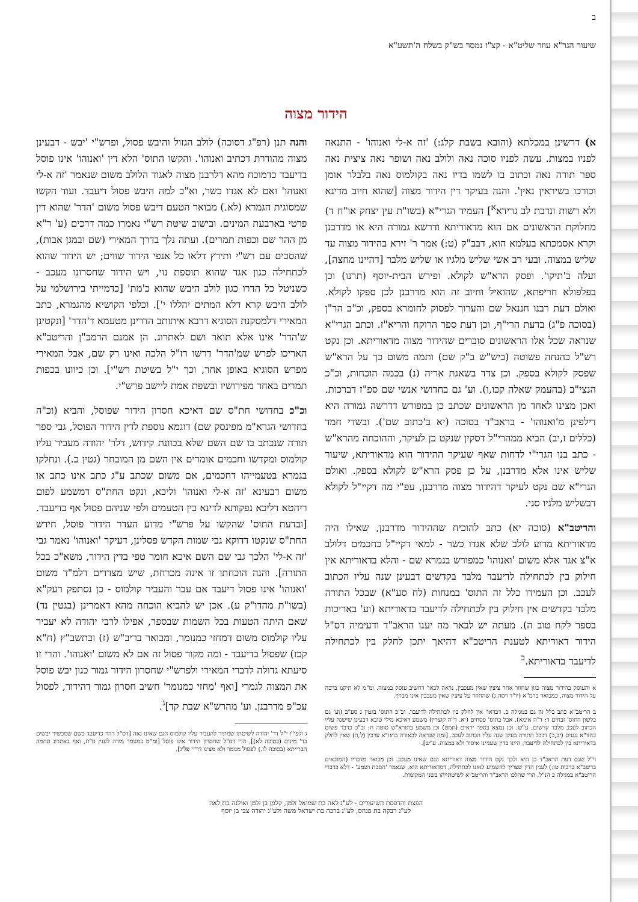ב
שיעור הגר"א עוזר שליט"א - קצ"ז נמסר בש"ק בשלח ה'תשע"א
הידור מצוה
א) דרשינן במכלתא (והובא בשבת קלג:) 'זה א-לי ואנוהו' - התנאה לפניו במצות. עשה לפניו סוכה נאה ולולב נאה ושופר נאה ציצית נאה ספר תורה נאה וכתוב בו לשמו בדיו נאה בקולמוס נאה בלבלר אומן וכורכו בשיראין נאין'. והנה בעיקר דין הידור מצוה [שהוא חיוב מדינא ולא רשות ונדבת לב גרידא<sup>א</sup>] העמיד הגרי"א (בשו"ת עין יצחק או"ח ד) מחלוקת הראשונים אם הוא מדאוריתא ודרשא גמורה היא או מדרבנן וקרא אסמכתא בעלמא הוא, דבב"ק (ט:) אמר ר' זירא בהידור מצוה עד שליש במצוה. ובעי רב אשי שליש מלגיו או שליש מלבר [דהיינו מחצה], ועלה ב'תיקו'. ופסק הרא"ש לקולא. ופירש הבית-יוסף (תרנו) וכן בפלפולא חריפתא, שהואיל וחיוב זה הוא מדרבנן לכן ספקו לקולא. ואולם דעת רבנו חננאל שם והערוך לפסוק לחומרא בספק, וכ"כ הר"ן (בסוכה פ"ג) בדעת הרי"ף, וכן דעת ספר הרוקח והריא"ז. וכתב הגרי"א שנראה שכל אלו הראשונים סוברים שהידור מצוה מדאוריתא. וכן נקט רש"ל כהנחה פשוטה (ביש"ש ב"ק שם) ותמה משום כך על הרא"ש שפסק לקולא בספק. וכן צדד בשאגת אריה (נ) בכמה הוכחות, וכ"כ הנצי"ב (בהעמק שאלה קכו,ו). וע' גם בחדושי אנשי שם ספ"ז דברכות. ואכן מצינו לאחד מן הראשונים שכתב כן במפורש דדרשה גמורה היא דילפינן מ'ואנוהו' - בראב"ד בסוכה (יא ב'כתוב שם'). ובשדי חמד (כללים ז,יב) הביא ממהרי"ל דסקין שנקט כן לעיקר, וההוכחה מהרא"ש - כתב בנו הגרי"י לדחות שאף שעיקר ההידור הוא מדאוריתא, שיעור שליש אינו אלא מדרבנן, על כן פסק הרא"ש לקולא בספק. ואולם הגרי"א שם נקט לעיקר דהידור מצוה מדרבנן, עפ"י מה דקיי"ל לקולא דבשליש מלגיו סגי.
והריטב"א (סוכה יא) כתב להוכיח שההידור מדרבנן, שאילו היה מדאוריתא מדוע לולב שלא אגדו כשר - למאי דקיי"ל כחכמים דלולב א"צ אגד אלא משום 'ואנוהו' כמפורש בגמרא שם - והלא בדאוריתא אין חילוק בין לכתחילה לדיעבד מלבד בקדשים דבעינן שנה עליו הכתוב לעכב. וכן העמידו כלל זה התוס' במנחות (לח סע"א) שבכל התורה מלבד בקדשים אין חילוק בין לכתחילה לדיעבד בדאוריתא (וע' באריכות בספר לקח טוב ה). מעתה יש לבאר מה יענו הראב"ד ודעימיה דס"ל הידור דאוריתא לטענת הריטב"א דהיאך יתכן לחלק בין לכתחילה לדיעבד בדאוריתא.<sup>ב</sup>
א והעוסק בהידור מצוה כגון שחוזר אחר ציצין שאין מעכבין, נראה לכאו' דחשיב עוסק במצוה. ומ"מ לא תיקנו ברכה על הידור מצוה, כמבואר ברמ"א (יו"ד רסה,ג) שהחוזר על ציצין שאין מעכבין אינו מברך.
ב הריטב"א כתב כלל זה גם במגילה כ. דבדאו' אין לחלק בין לכתחילה לדיעבד. וכ"כ התוס' בגטין ג סע"ב (וע' גם בלשון התוס' זבחים ד: ד"ה אימא). אבל בתוס' פסחים (יא. ד"ה קוצרין) משמע דאיכא מילי טובא דבעינן שישנה עליו הכתוב לעכב מלבד קדשים, ע"ש. וכן נמצא בספר יראים (תמט) וכן משמע בתורא"ש סוטה ח: וכ"כ כדבר פשוט בחזו"א נגעים (יב,כ) דבכל התורה בעינן שנה עליו הכתוב לעכב. [ומה שנראה לכאורה בחזו"א ערכין (ל,ה) שאין לחלק בדאוריתא בין לכתחילה לדיעבד, היינו בדין שעניינו איסור ולא במצוה. ע"ש].
וי"ל שגם דעת הראב"ד כן היא ולכך נקט הידור מצוה דאוריתא הגם שאינו מעכב. וכן מבואר מדבריו (המובאים ברשב"א ברכות טו:) לענין הדין שצריך להשמיע לאזנו לכתחילה, דמדאוריתא הוא, שנאמר 'הסכת ושמע' - דלא כדברי הריטב"א במגילה כ הנ"ל. הרי שהלכו הראב"ד והריטב"א לשיטתייהו בשני המקומות.
והנה תנן (רפ"ג דסוכה) לולב הגזול והיבש פסול, ופרש"י 'יבש - דבעינן מצוה מהודרת דכתיב ואנוהו'. והקשו התוס' הלא דין 'ואנוהו' אינו פוסל בדיעבד כדמוכח מהא דלרבנן מצוה לאגוד הלולב משום שנאמר 'זה א-לי ואנוהו' ואם לא אגדו כשר, וא"כ למה היבש פסול דיעבד. ועוד הקשו שמסוגית הגמרא (לא.) מבואר הטעם דיבש פסול משום 'הדר' שהוא דין פרטי בארבעת המינים. ובישוב שיטת רש"י נאמרו כמה דרכים (ע' ר"א מן ההר שם וכפות תמרים). ועתה נלך בדרך המאירי (שם ובמגן אבות), שהסכים עם רש"י ותירץ דלאו כל אנפי הידור שווים; יש הידור שהוא לכתחילה כגון אגד שהוא תוספת נוי, ויש הידור שחסרונו מעכב - כשניטל כל הדרו כגון לולב היבש שהוא כ'מת' [כדמייתי בירושלמי על לולב היבש קרא דלא המתים יהללו י']. וכלפי הקושיא מהגמרא, כתב המאירי דלמסקנת הסוגיא דרבא איתותב הדרינן מטעמא ד'הדר' [ונקטינן ש'הדר' אינו אלא תואר ושם לאתרוג. הן אמנם הרמב"ן והריטב"א האריכו לפרש שמ'הדר' דרשו רז"ל הלכה ואינו רק שם, אבל המאירי מפרש הסוגיא באופן אחר, וכך י"ל בשיטת רש"י]. וכן כיוונו בכפות תמרים באחד מפירושיו ובשפת אמת ליישב פרש"י.
וכ"כ בחדושי חת"ס שם דאיכא חסרון הידור שפוסל, והביא (וכ"ה בחדושי הגרא"מ מפינסק שם) דוגמא נוספת לדין הידור הפוסל, גבי ספר תורה שנכתב בו שם השם שלא בכוונת קידוש, דלר' יהודה מעביר עליו קולמוס ומקדשו וחכמים אומרים אין השם מן המובחר (גטין כ.). ונחלקו בגמרא בטעמייהו דחכמים, אם משום שכתב ע"ג כתב אינו כתב או משום דבעינא 'זה א-לי ואנוהו' וליכא, ונקט החת"ס דמשמע לפום ריהטא דליכא נפקותא לדינא בין הטעמים ולפי שניהם פסול אף בדיעבד. [ובדעת התוס' שהקשו על פרש"י מדוע העדר הידור פוסל, חידש החת"ס שנקטו דדוקא גבי שמות הקדש פסלינן, דעיקר 'ואנוהו' נאמר גבי 'זה א-לי' הלכך גבי שם השם איכא חומר טפי בדין הידור, משא"כ בכל התורה]. והנה הוכחתו זו אינה מכרחת, שיש מצדדים דלמ"ד משום 'ואנוהו' אינו פסול דיעבד אם עבר והעביר קולמוס - כן נסתפק רעק"א (בשו"ת מהדו"ק ע). אכן יש להביא הוכחה מהא דאמרינן (בגטין נד) שאם היתה הטעות בכל השמות שבספר, אפילו לרבי יהודה לא יעביר עליו קולמוס משום דמחזי כמנומר, ומבואר בריב"ש (ז) ובתשב"ץ (ח"א קכז) שפסול בדיעבד - ומה מקור פסול זה אם לא משום 'ואנוהו'. והרי זו סיעתא גדולה לדברי המאירי ולפרש"י שחסרון הידור גמור כגון יבש פוסל את המצוה לגמרי [ואף 'מחזי כמנומר' חשיב חסרון גמור דהידור, לפסול עכ"פ מדרבנן. וע' מהרש"א שבת קד]<sup>ג</sup>.
ג ולפי"ז י"ל דר' יהודה לשיטתו שמתיר להעביר עליו קולמוס הגם שאינו נאה [דס"ל דהוי כדיעבד כשם שמכשיר יבשים בד' מינים (בסוכה לא)], הרי דס"ל שחסרון הידור אינו פוסל [ומ"מ במנומר מודה לענין ס"ת, ואף באתרוג סתמה הברייתא (בסוכה לו.) לפסול מנומר ולא מצינו דר"י פליג].
הפצת והדפסת השיעורים - לע"נ לאה בת שמואל זלמן, קלמן בן זלמן ואילנה בת לאה
לע"נ רבקה בת פנחס, לע"נ ברכה בת ישראל משה ולע"נ יהודה צבי בן יוסף